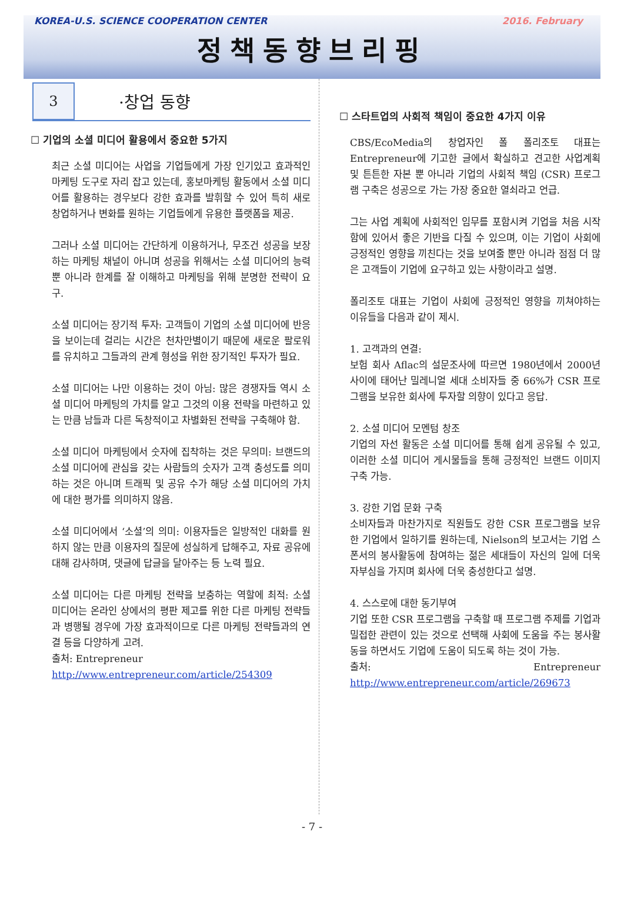KOREA-U.S. SCIENCE COOPERATION CENTER 2016. February
정책동향브리핑
3
·창업 동향
☐ 기업의 소셜 미디어 활용에서 중요한 5가지
최근 소셜 미디어는 사업을 기업들에게 가장 인기있고 효과적인 마케팅 도구로 자리 잡고 있는데, 홍보마케팅 활동에서 소셜 미디어를 활용하는 경우보다 강한 효과를 발휘할 수 있어 특히 새로 창업하거나 변화를 원하는 기업들에게 유용한 플랫폼을 제공.
그러나 소셜 미디어는 간단하게 이용하거나, 무조건 성공을 보장하는 마케팅 채널이 아니며 성공을 위해서는 소셜 미디어의 능력 뿐 아니라 한계를 잘 이해하고 마케팅을 위해 분명한 전략이 요구.
소셜 미디어는 장기적 투자: 고객들이 기업의 소셜 미디어에 반응을 보이는데 걸리는 시간은 천차만별이기 때문에 새로운 팔로워를 유치하고 그들과의 관계 형성을 위한 장기적인 투자가 필요.
소셜 미디어는 나만 이용하는 것이 아님: 많은 경쟁자들 역시 소셜 미디어 마케팅의 가치를 알고 그것의 이용 전략을 마련하고 있는 만큼 남들과 다른 독창적이고 차별화된 전략을 구축해야 함.
소셜 미디어 마케팅에서 숫자에 집착하는 것은 무의미: 브랜드의 소셜 미디어에 관심을 갖는 사람들의 숫자가 고객 충성도를 의미하는 것은 아니며 트래픽 및 공유 수가 해당 소셜 미디어의 가치에 대한 평가를 의미하지 않음.
소셜 미디어에서 ‘소셜’의 의미: 이용자들은 일방적인 대화를 원하지 않는 만큼 이용자의 질문에 성실하게 답해주고, 자료 공유에 대해 감사하며, 댓글에 답글을 달아주는 등 노력 필요.
소셜 미디어는 다른 마케팅 전략을 보충하는 역할에 최적: 소셜 미디어는 온라인 상에서의 평판 제고를 위한 다른 마케팅 전략들과 병행될 경우에 가장 효과적이므로 다른 마케팅 전략들과의 연결 등을 다양하게 고려.
출처: Entrepreneur
http://www.entrepreneur.com/article/254309
☐ 스타트업의 사회적 책임이 중요한 4가지 이유
CBS/EcoMedia의 창업자인 폴 폴리조토 대표는 Entrepreneur에 기고한 글에서 확실하고 견고한 사업계획 및 튼튼한 자본 뿐 아니라 기업의 사회적 책임 (CSR) 프로그램 구축은 성공으로 가는 가장 중요한 열쇠라고 언급.
그는 사업 계획에 사회적인 임무를 포함시켜 기업을 처음 시작함에 있어서 좋은 기반을 다질 수 있으며, 이는 기업이 사회에 긍정적인 영향을 끼친다는 것을 보여줄 뿐만 아니라 점점 더 많은 고객들이 기업에 요구하고 있는 사항이라고 설명.
폴리조토 대표는 기업이 사회에 긍정적인 영향을 끼쳐야하는 이유들을 다음과 같이 제시.
1. 고객과의 연결:
보험 회사 Aflac의 설문조사에 따르면 1980년에서 2000년 사이에 태어난 밀레니얼 세대 소비자들 중 66%가 CSR 프로그램을 보유한 회사에 투자할 의향이 있다고 응답.
2. 소셜 미디어 모멘텀 창조
기업의 자선 활동은 소셜 미디어를 통해 쉽게 공유될 수 있고, 이러한 소셜 미디어 게시물들을 통해 긍정적인 브랜드 이미지 구축 가능.
3. 강한 기업 문화 구축
소비자들과 마찬가지로 직원들도 강한 CSR 프로그램을 보유한 기업에서 일하기를 원하는데, Nielson의 보고서는 기업 스폰서의 봉사활동에 참여하는 젊은 세대들이 자신의 일에 더욱 자부심을 가지며 회사에 더욱 충성한다고 설명.
4. 스스로에 대한 동기부여
기업 또한 CSR 프로그램을 구축할 때 프로그램 주제를 기업과 밀접한 관련이 있는 것으로 선택해 사회에 도움을 주는 봉사활동을 하면서도 기업에 도움이 되도록 하는 것이 가능.
출처: Entrepreneur http://www.entrepreneur.com/article/269673
- 7 -